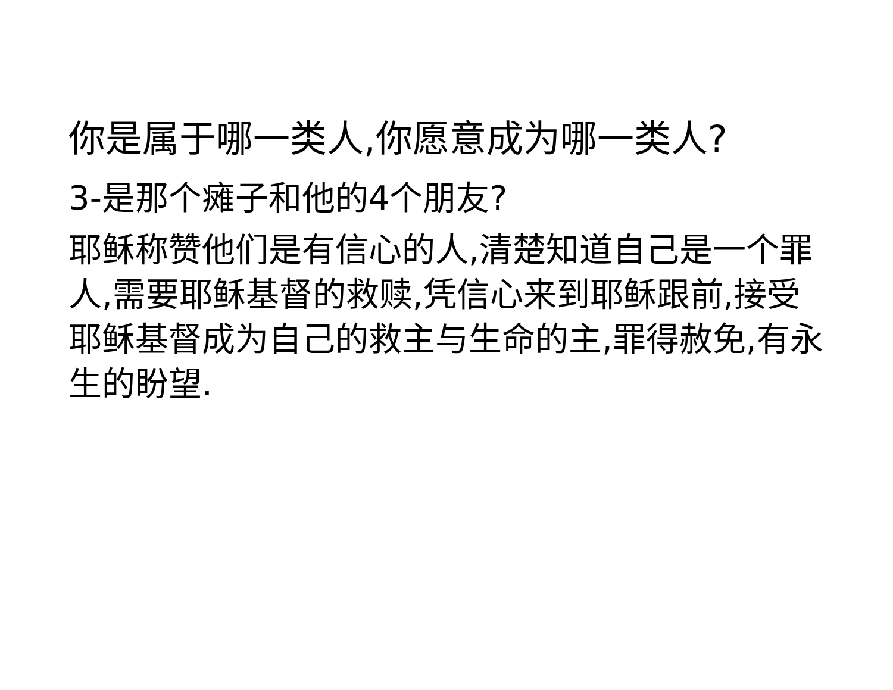你是属于哪一类人,你愿意成为哪一类人?
3-是那个瘫子和他的4个朋友?
耶稣称赞他们是有信心的人,清楚知道自己是一个罪人,需要耶稣基督的救赎,凭信心来到耶稣跟前,接受耶稣基督成为自己的救主与生命的主,罪得赦免,有永生的盼望.